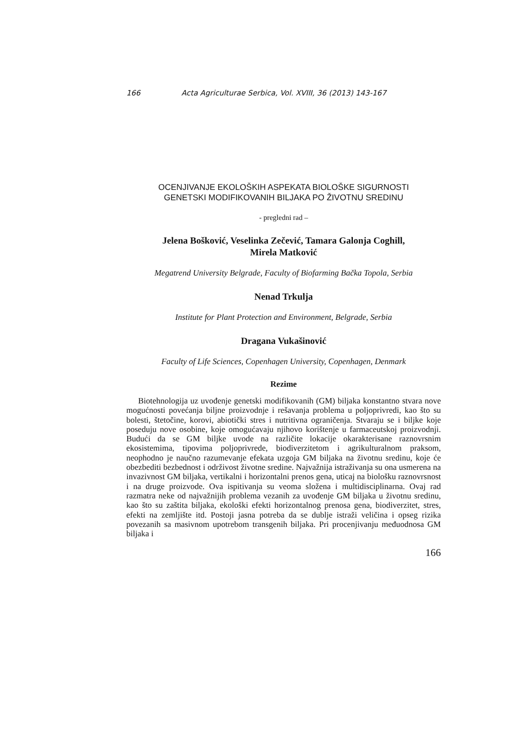166 Acta Agriculturae Serbica, Vol. XVIII, 36 (2013) 143-167
OCENJIVANJE EKOLOŠKIH ASPEKATA BIOLOŠKE SIGURNOSTI
GENETSKI MODIFIKOVANIH BILJAKA PO ŽIVOTNU SREDINU
- pregledni rad –
Jelena Bošković, Veselinka Zečević, Tamara Galonja Coghill,
Mirela Matković
Megatrend University Belgrade, Faculty of Biofarming Bačka Topola, Serbia
Nenad Trkulja
Institute for Plant Protection and Environment, Belgrade, Serbia
Dragana Vukašinović
Faculty of Life Sciences, Copenhagen University, Copenhagen, Denmark
Rezime
Biotehnologija uz uvođenje genetski modifikovanih (GM) biljaka konstantno stvara nove mogućnosti povećanja biljne proizvodnje i rešavanja problema u poljoprivredi, kao što su bolesti, štetočine, korovi, abiotički stres i nutritivna ograničenja. Stvaraju se i biljke koje poseduju nove osobine, koje omogućavaju njihovo korištenje u farmaceutskoj proizvodnji. Budući da se GM biljke uvode na različite lokacije okarakterisane raznovrsnim ekosistemima, tipovima poljoprivrede, biodiverzitetom i agrikulturalnom praksom, neophodno je naučno razumevanje efekata uzgoja GM biljaka na životnu sredinu, koje će obezbediti bezbednost i održivost životne sredine. Najvažnija istraživanja su ona usmerena na invazivnost GM biljaka, vertikalni i horizontalni prenos gena, uticaj na biološku raznovrsnost i na druge proizvode. Ova ispitivanja su veoma složena i multidisciplinarna. Ovaj rad razmatra neke od najvažnijih problema vezanih za uvođenje GM biljaka u životnu sredinu, kao što su zaštita biljaka, ekološki efekti horizontalnog prenosa gena, biodiverzitet, stres, efekti na zemljište itd. Postoji jasna potreba da se dublje istraži veličina i opseg rizika povezanih sa masivnom upotrebom transgenih biljaka. Pri procenjivanju međuodnosa GM biljaka i
166